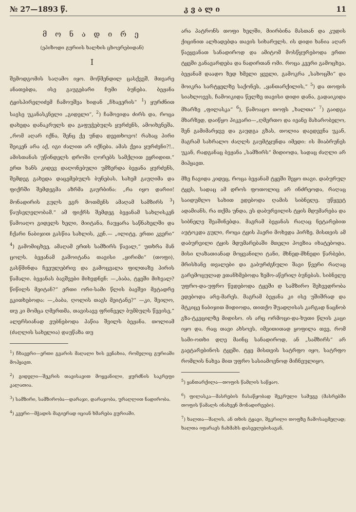№ 27—1893 წ. კ ვ ა ლ ი 11
მ ო ნ ა დ ი რ ე
(ეპიზოდი გურიის ხალხის ცხოვრებიდან)
I
შემოდგომის საღამო იყო. მოწმენდილ ცასქვეშ, მთვარე ანათებდა, ისე გაუგებარი ჩუმი ბუნება. ბეჟანა ტყისპირელიძემ ჩამოუშვა ხიდან „ჩხავერის“ <sup>1</sup>) ყურძნით სავსე უკანასკნელი „გიდელი“, <sup>2</sup>) ჩამოვიდა ძირს და, როცა დახედა დანაკრულს და გაფუჭებულს ყურძენს, ამოიხვნეშა. „რომ აღარ იქნა, შენც ქე უნდა დეეთხოვო! რახაც პირი შეიკენ არა აქ, იგი ძალით არ იქნება. ამას ქეია ყურძენი?!.. ამისთანას უწინდელს დროში ღორებს სამქლით ეყრიდით.“ ერთ ხანს კიდევ დაღონებული უმზერდა ბეჟანა ყურძენს, შემდეგ გახედა დაცემებულს ბუნებას, სახემ გაუღიმა და ფიქრში შემდეგმა აზრმა გაურბინა: „რა იყო დარიი! მონადირის გულს ეგრ მოთმენს ამაღამ სამზირს <sup>3</sup>) წაუსვლელობამ.“ ამ ფიქრს შემდეგ ბეჟანამ სახლისკენ წამოაღო გიდელს ხელი, მიიტანა, ჩაუყარა საწნახელში და ჩქარი ნაბიჯით გასწია სახლის, კენ.— „ილიტე, ერთი კვერი“ <sup>4</sup>) გამომიცხვე, ამაღამ ერთს სამზირს წავალ,“ უთხრა მან ცოლს. ბეჟანამ გამოიტანა თავისი „ყირიმი“ (თოფი), გასწმინდა ჩვეულებრივ და გამოცვალა ფილთაზე პირის წამალი. ბეჟანას ბავშვები მიხვდნენ: —„ბაბა, ტყეში მიხვალ? წიწილს მეიტან?“ ერთი ორი-სამი წლის ბავშვი მეტადრე ეკითხებოდა: —„ბაბა, ღოლის თავს მეიტანე?“ —კი, შვილო, თუ კი მომცა ღმერთმა, თავისავე ფრინველ ბუმბულს წევისე,“ ალერსიანად ეუბნებოდა პაწია შვილს ბეჟანა. თოლიამ (ძაღლის სახელია) დაუწაზა თუ
<sup>1</sup>) ჩხავერი—ერთი გვარის მაღალი ხის ვენახია, რომელიც გურიაში მოჰყავთ.
<sup>2</sup>) გიდელი—შეკრის თავისავით მოყვანილი, ყურძნის საკრეფი კალათია.
<sup>3</sup>) სამზირი, სამზირობა—დარაჯი, დარაჯობა, ურაღლით ნადირობა.
<sup>4</sup>) კვერი—მჭადის მაგიერად იციან ხმარება გურიაში.
არა პატრონს თოფი ხელში, მიირბინა მასთან და კუდის ქიცინით ალხადებდა თავის სიხარულს. ის დიდი ხანია აღარ წაეყვანათ სანადიროდ და ამიტომ მოსწყურებოდა ერთი ტყეში განავარდება და ნადირთან ომი. როცა კვერი გამოცხვა, ბეჟანამ დაადო ზედ ხმელი ყველი, გამოკრა „სახოცში“ და მოიკრა სარტყელზე საქონეს, „ყანთარქილის,“ <sup>5</sup>) და თოფის სიახლოვეს, ჩამოიკიდა წელზე თავისი დიდი დანა, გადაიკიდა მხარზე „ფილასკა“ <sup>6</sup>), წამოაცო თოფს „ხალთა“ <sup>7</sup>) გაიდგა მხარზედ, დაიწყო პიკვარი—„ღმერთო და იეანე მახარობელო, შენ გამიმარჯვე და გაუდგა გზას, თოლია დაედევნა უკან, მაგრამ სახრალო ძაღლს გაუმტყუნდა იმედი: ის მიაბრუნეს უკან, რადგანაც ბეჟანა „სამზირს“ მიდიოდა, სადაც ძაღლი არ მიჰყავთ.
მზე ჩავიდა კიდეც, როცა ბეჟანამ ტყეში შეყო თავი. დაბურულ ტყეს, სადაც ამ დროს ფოთოლიც არ ინძრეოდა, რაღაც საიდუმლო სახით ედებოდა ღამის სიბნელე. უწყვეტ ადამიანს, რა თქმა უნდა, ეს დაბურვილის ტყის მდუმარება და სიბნელე შეაშინებდა. მაგრამ ბეჟანას რაღაც ნეტარებით აუტოკდა გული, როცა ტყის ჰაერი მოხვდა პირზე. მისთვის ამ დაბურვილი ტყის მდუმარებაში მთელი პოეზია იხატებოდა. მისი ლაზათიანად მოყვანილი ტანი, მხნედ-მხნედი წარბები, მრისხანე თვალები და გაბურძგნული შავი წვერი რაღაც გარემოცულად ეთანხმებოდა ზემო-აწვრილ ბუნებას. სიბნელე უფრო-და-უფრო წვდებოდა ტყეში დ სამზირო შეხვედრობა ედებოდა არე-მარეს. მაგრამ ბეჟანა კი ისე უშიშრად და მტკიცე ნაბიჯით მიდიოდა, თითქო შუადღისას კარგად ნაცნობ გზა-ტკეცილზე მიდისო. ის არც ორმოცი-და-ხუთი წლის კაცი იყო და, რაც თავი ახსოვს, იმეითითად ყოფილა თვე, რომ სამი-ოთხი დღე მაინც სანადიროდ, ან „სამზირს“ არ გაეტარებინოს ტყეში. ტყე მისთვის სატრფო იყო, სატრფო რომლის ნახვა მით უფრო სასიამოვნოდ მიჩნეულიყო,
<sup>5</sup>) ყანთარქილა—თოფის წამლის საწყაო.
<sup>6</sup>) ფილასკა—მასრების ჩასაწყობად შეკრული სამუგე (მასრებში თოფის წამალს ინახვენ მონადირეები).
<sup>7</sup>) ხალთა—შალის, ან თხის ტყავი, შეკრილი თოფზე ჩამოსაცმელად; ხალთა იფარავს ჩახმახს დასველებისაგან.